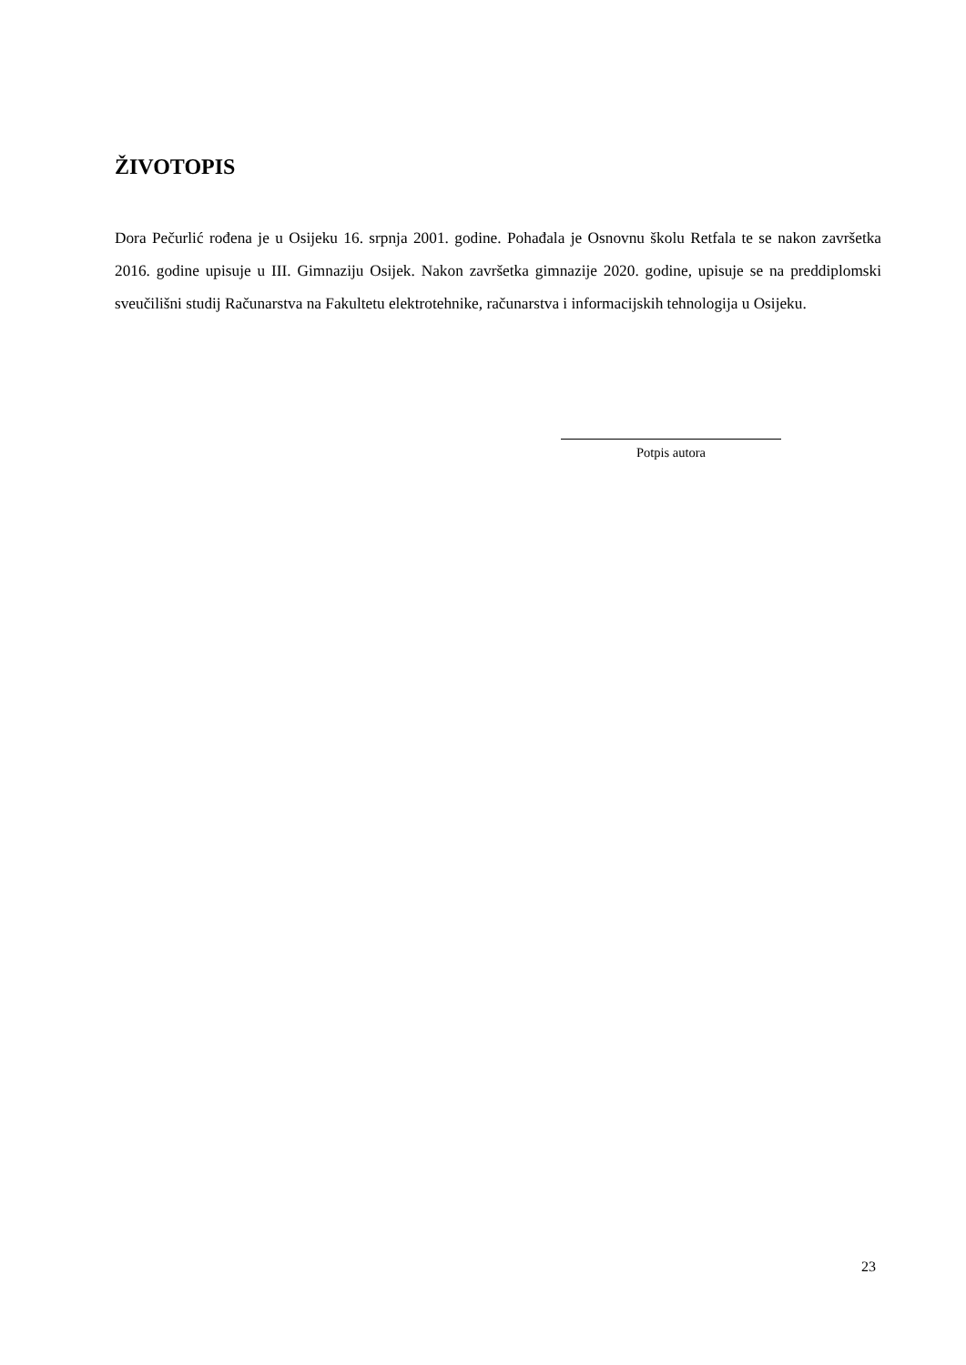ŽIVOTOPIS
Dora Pečurlić rođena je u Osijeku 16. srpnja 2001. godine. Pohađala je Osnovnu školu Retfala te se nakon završetka 2016. godine upisuje u III. Gimnaziju Osijek. Nakon završetka gimnazije 2020. godine, upisuje se na preddiplomski sveučilišni studij Računarstva na Fakultetu elektrotehnike, računarstva i informacijskih tehnologija u Osijeku.
Potpis autora
23